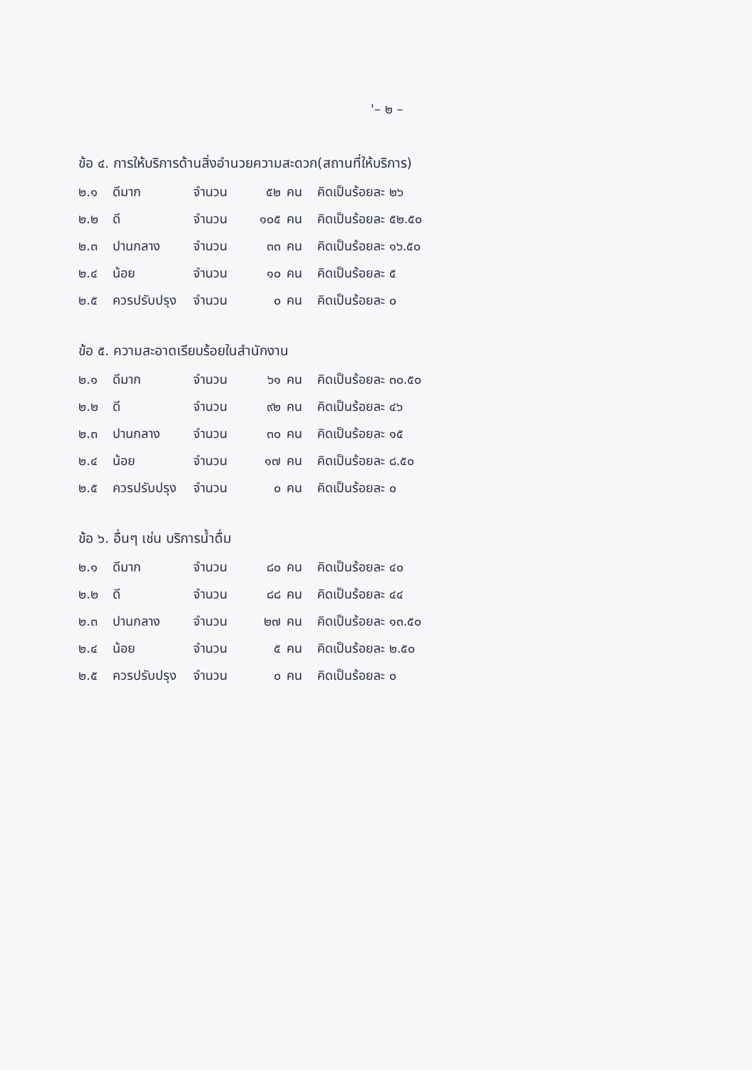'– ๒ –
ข้อ ๔. การให้บริการด้านสิ่งอำนวยความสะดวก(สถานที่ให้บริการ)
| ๒.๑ | ดีมาก | จำนวน | ๕๒ | คน | คิดเป็นร้อยละ ๒๖ |
| ๒.๒ | ดี | จำนวน | ๑๐๕ | คน | คิดเป็นร้อยละ ๕๒.๕๐ |
| ๒.๓ | ปานกลาง | จำนวน | ๓๓ | คน | คิดเป็นร้อยละ ๑๖.๕๐ |
| ๒.๔ | น้อย | จำนวน | ๑๐ | คน | คิดเป็นร้อยละ ๕ |
| ๒.๕ | ควรปรับปรุง | จำนวน | ๐ | คน | คิดเป็นร้อยละ ๐ |
ข้อ ๕. ความสะอาดเรียบร้อยในสำนักงาน
| ๒.๑ | ดีมาก | จำนวน | ๖๑ | คน | คิดเป็นร้อยละ ๓๐.๕๐ |
| ๒.๒ | ดี | จำนวน | ๙๒ | คน | คิดเป็นร้อยละ ๔๖ |
| ๒.๓ | ปานกลาง | จำนวน | ๓๐ | คน | คิดเป็นร้อยละ ๑๕ |
| ๒.๔ | น้อย | จำนวน | ๑๗ | คน | คิดเป็นร้อยละ ๘.๕๐ |
| ๒.๕ | ควรปรับปรุง | จำนวน | ๐ | คน | คิดเป็นร้อยละ ๐ |
ข้อ ๖. อื่นๆ เช่น บริการน้ำดื่ม
| ๒.๑ | ดีมาก | จำนวน | ๘๐ | คน | คิดเป็นร้อยละ ๔๐ |
| ๒.๒ | ดี | จำนวน | ๘๘ | คน | คิดเป็นร้อยละ ๔๔ |
| ๒.๓ | ปานกลาง | จำนวน | ๒๗ | คน | คิดเป็นร้อยละ ๑๓.๕๐ |
| ๒.๔ | น้อย | จำนวน | ๕ | คน | คิดเป็นร้อยละ ๒.๕๐ |
| ๒.๕ | ควรปรับปรุง | จำนวน | ๐ | คน | คิดเป็นร้อยละ ๐ |